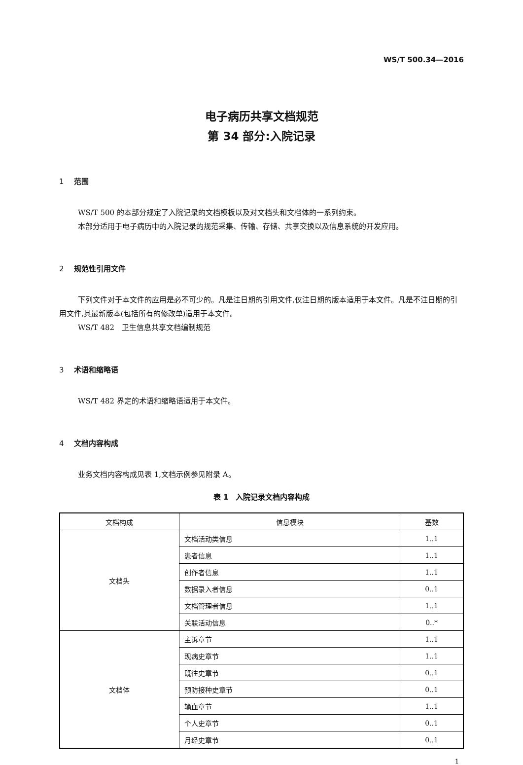WS/T 500.34—2016
电子病历共享文档规范
第 34 部分:入院记录
1 范围
WS/T 500 的本部分规定了入院记录的文档模板以及对文档头和文档体的一系列约束。
本部分适用于电子病历中的入院记录的规范采集、传输、存储、共享交换以及信息系统的开发应用。
2 规范性引用文件
下列文件对于本文件的应用是必不可少的。凡是注日期的引用文件,仅注日期的版本适用于本文件。凡是不注日期的引用文件,其最新版本(包括所有的修改单)适用于本文件。
WS/T 482　卫生信息共享文档编制规范
3 术语和缩略语
WS/T 482 界定的术语和缩略语适用于本文件。
4 文档内容构成
业务文档内容构成见表 1,文档示例参见附录 A。
表 1　入院记录文档内容构成
| 文档构成 | 信息模块 | 基数 |
| --- | --- | --- |
| 文档头 | 文档活动类信息 | 1..1 |
| | 患者信息 | 1..1 |
| | 创作者信息 | 1..1 |
| | 数据录入者信息 | 0..1 |
| | 文档管理者信息 | 1..1 |
| | 关联活动信息 | 0..* |
| 文档体 | 主诉章节 | 1..1 |
| | 现病史章节 | 1..1 |
| | 既往史章节 | 0..1 |
| | 预防接种史章节 | 0..1 |
| | 输血章节 | 1..1 |
| | 个人史章节 | 0..1 |
| | 月经史章节 | 0..1 |
1